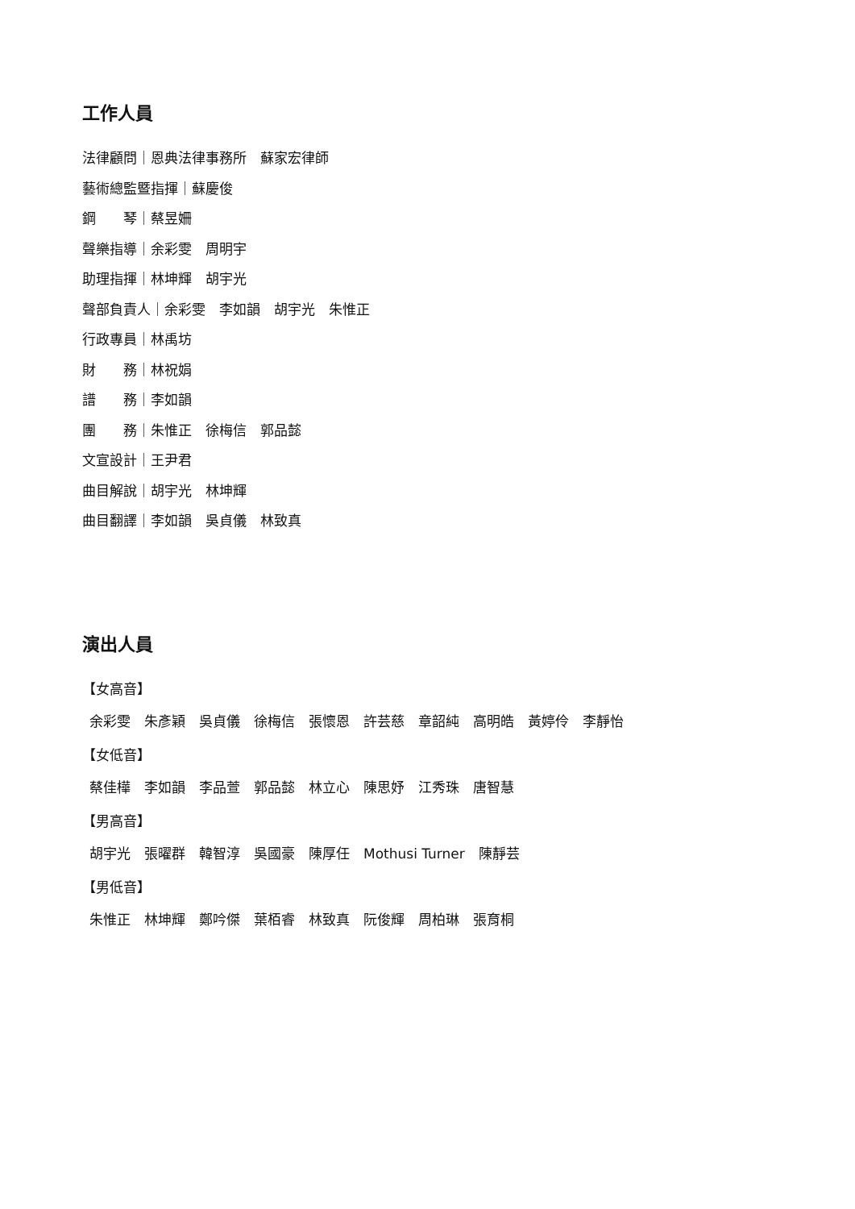工作人員
法律顧問｜恩典法律事務所　蘇家宏律師
藝術總監暨指揮｜蘇慶俊
鋼　　琴｜蔡昱姍
聲樂指導｜余彩雯　周明宇
助理指揮｜林坤輝　胡宇光
聲部負責人｜余彩雯　李如韻　胡宇光　朱惟正
行政專員｜林禹坊
財　　務｜林祝娟
譜　　務｜李如韻
團　　務｜朱惟正　徐梅信　郭品懿
文宣設計｜王尹君
曲目解說｜胡宇光　林坤輝
曲目翻譯｜李如韻　吳貞儀　林致真
演出人員
【女高音】
余彩雯　朱彥穎　吳貞儀　徐梅信　張懷恩　許芸慈　章韶純　高明皓　黃婷伶　李靜怡
【女低音】
蔡佳樺　李如韻　李品萱　郭品懿　林立心　陳思妤　江秀珠　唐智慧
【男高音】
胡宇光　張曜群　韓智淳　吳國豪　陳厚任　Mothusi Turner　陳靜芸
【男低音】
朱惟正　林坤輝　鄭吟傑　葉栢睿　林致真　阮俊輝　周柏琳　張育桐